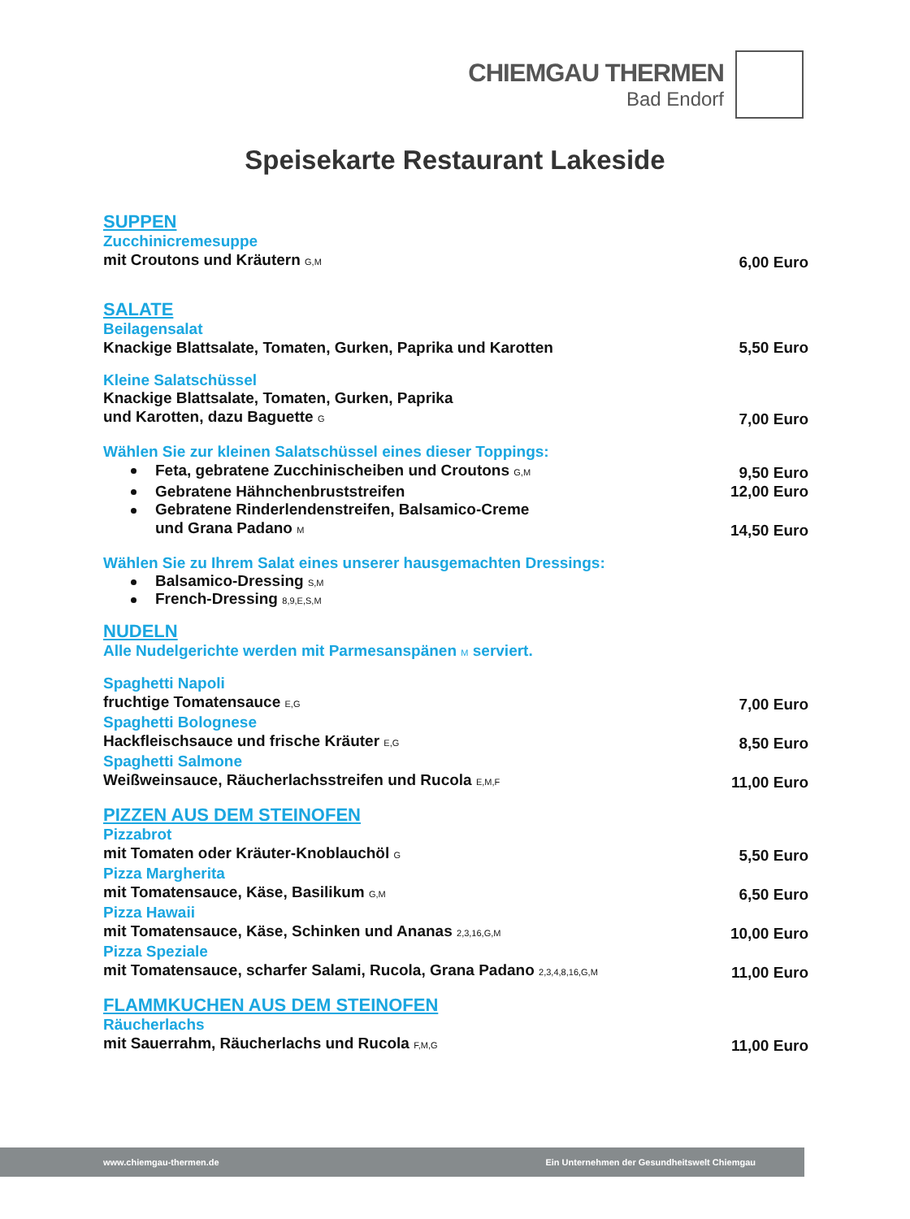CHIEMGAU THERMEN
Bad Endorf
Speisekarte Restaurant Lakeside
SUPPEN
Zucchinicremesuppe
mit Croutons und Kräutern G,M 6,00 Euro
SALATE
Beilagensalat
Knackige Blattsalate, Tomaten, Gurken, Paprika und Karotten 5,50 Euro
Kleine Salatschüssel
Knackige Blattsalate, Tomaten, Gurken, Paprika
und Karotten, dazu Baguette G 7,00 Euro
Wählen Sie zur kleinen Salatschüssel eines dieser Toppings:
Feta, gebratene Zucchinischeiben und Croutons G,M 9,50 Euro
Gebratene Hähnchenbruststreifen 12,00 Euro
Gebratene Rinderlendenstreifen, Balsamico-Creme
und Grana Padano M 14,50 Euro
Wählen Sie zu Ihrem Salat eines unserer hausgemachten Dressings:
Balsamico-Dressing S,M
French-Dressing 8,9,E,S,M
NUDELN
Alle Nudelgerichte werden mit Parmesanspänen M serviert.
Spaghetti Napoli
fruchtige Tomatensauce E,G 7,00 Euro
Spaghetti Bolognese
Hackfleischsauce und frische Kräuter E,G 8,50 Euro
Spaghetti Salmone
Weißweinsauce, Räucherlachsstreifen und Rucola E,M,F 11,00 Euro
PIZZEN AUS DEM STEINOFEN
Pizzabrot
mit Tomaten oder Kräuter-Knoblauchöl G 5,50 Euro
Pizza Margherita
mit Tomatensauce, Käse, Basilikum G,M 6,50 Euro
Pizza Hawaii
mit Tomatensauce, Käse, Schinken und Ananas 2,3,16,G,M 10,00 Euro
Pizza Speziale
mit Tomatensauce, scharfer Salami, Rucola, Grana Padano 2,3,4,8,16,G,M 11,00 Euro
FLAMMKUCHEN AUS DEM STEINOFEN
Räucherlachs
mit Sauerrahm, Räucherlachs und Rucola F,M,G 11,00 Euro
www.chiemgau-thermen.de Ein Unternehmen der Gesundheitswelt Chiemgau